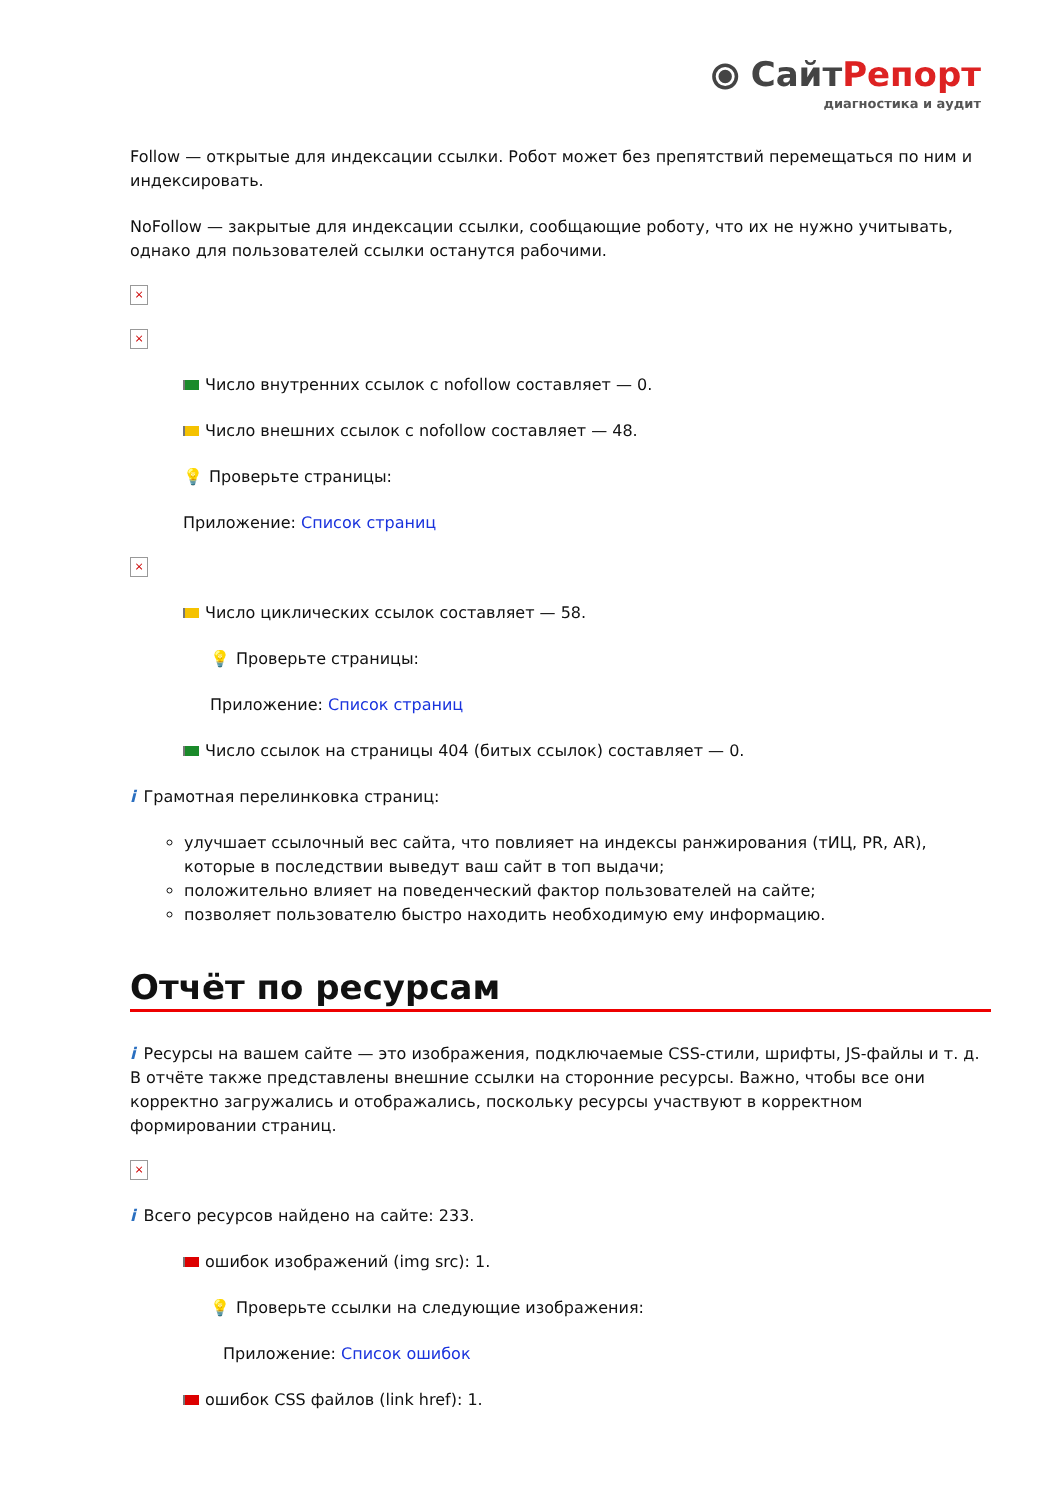⦿ СайтРепорт
диагностика и аудит
Follow — открытые для индексации ссылки. Робот может без препятствий перемещаться по ним и индексировать.
NoFollow — закрытые для индексации ссылки, сообщающие роботу, что их не нужно учитывать, однако для пользователей ссылки останутся рабочими.
×
×
Число внутренних ссылок с nofollow составляет — 0.
Число внешних ссылок с nofollow составляет — 48.
💡 Проверьте страницы:
Приложение: Список страниц
×
Число циклических ссылок составляет — 58.
💡 Проверьте страницы:
Приложение: Список страниц
Число ссылок на страницы 404 (битых ссылок) составляет — 0.
i Грамотная перелинковка страниц:
улучшает ссылочный вес сайта, что повлияет на индексы ранжирования (тИЦ, PR, AR), которые в последствии выведут ваш сайт в топ выдачи;
положительно влияет на поведенческий фактор пользователей на сайте;
позволяет пользователю быстро находить необходимую ему информацию.
Отчёт по ресурсам
i Ресурсы на вашем сайте — это изображения, подключаемые CSS-стили, шрифты, JS-файлы и т. д. В отчёте также представлены внешние ссылки на сторонние ресурсы. Важно, чтобы все они корректно загружались и отображались, поскольку ресурсы участвуют в корректном формировании страниц.
×
i Всего ресурсов найдено на сайте: 233.
ошибок изображений (img src): 1.
💡 Проверьте ссылки на следующие изображения:
Приложение: Список ошибок
ошибок CSS файлов (link href): 1.